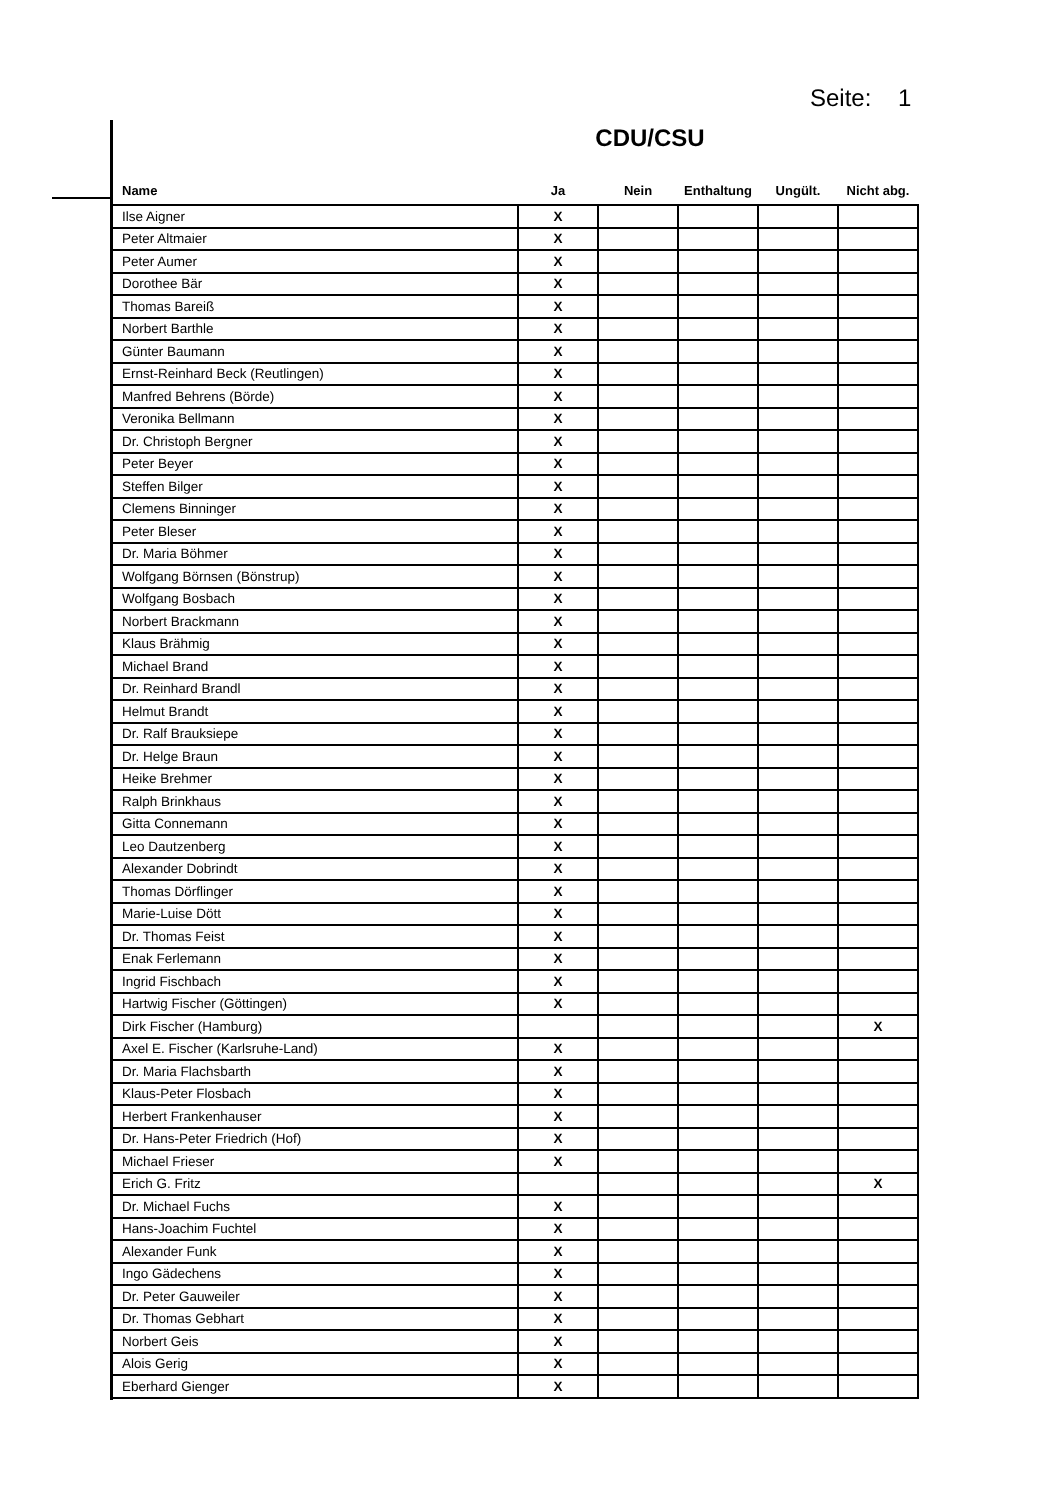Seite: 1
CDU/CSU
| Name | Ja | Nein | Enthaltung | Ungült. | Nicht abg. |
| --- | --- | --- | --- | --- | --- |
| Ilse Aigner | X | | | | |
| Peter Altmaier | X | | | | |
| Peter Aumer | X | | | | |
| Dorothee Bär | X | | | | |
| Thomas Bareiß | X | | | | |
| Norbert Barthle | X | | | | |
| Günter Baumann | X | | | | |
| Ernst-Reinhard Beck (Reutlingen) | X | | | | |
| Manfred Behrens (Börde) | X | | | | |
| Veronika Bellmann | X | | | | |
| Dr. Christoph Bergner | X | | | | |
| Peter Beyer | X | | | | |
| Steffen Bilger | X | | | | |
| Clemens Binninger | X | | | | |
| Peter Bleser | X | | | | |
| Dr. Maria Böhmer | X | | | | |
| Wolfgang Börnsen (Bönstrup) | X | | | | |
| Wolfgang Bosbach | X | | | | |
| Norbert Brackmann | X | | | | |
| Klaus Brähmig | X | | | | |
| Michael Brand | X | | | | |
| Dr. Reinhard Brandl | X | | | | |
| Helmut Brandt | X | | | | |
| Dr. Ralf Brauksiepe | X | | | | |
| Dr. Helge Braun | X | | | | |
| Heike Brehmer | X | | | | |
| Ralph Brinkhaus | X | | | | |
| Gitta Connemann | X | | | | |
| Leo Dautzenberg | X | | | | |
| Alexander Dobrindt | X | | | | |
| Thomas Dörflinger | X | | | | |
| Marie-Luise Dött | X | | | | |
| Dr. Thomas Feist | X | | | | |
| Enak Ferlemann | X | | | | |
| Ingrid Fischbach | X | | | | |
| Hartwig Fischer (Göttingen) | X | | | | |
| Dirk Fischer (Hamburg) | | | | | X |
| Axel E. Fischer (Karlsruhe-Land) | X | | | | |
| Dr. Maria Flachsbarth | X | | | | |
| Klaus-Peter Flosbach | X | | | | |
| Herbert Frankenhauser | X | | | | |
| Dr. Hans-Peter Friedrich (Hof) | X | | | | |
| Michael Frieser | X | | | | |
| Erich G. Fritz | | | | | X |
| Dr. Michael Fuchs | X | | | | |
| Hans-Joachim Fuchtel | X | | | | |
| Alexander Funk | X | | | | |
| Ingo Gädechens | X | | | | |
| Dr. Peter Gauweiler | X | | | | |
| Dr. Thomas Gebhart | X | | | | |
| Norbert Geis | X | | | | |
| Alois Gerig | X | | | | |
| Eberhard Gienger | X | | | | |